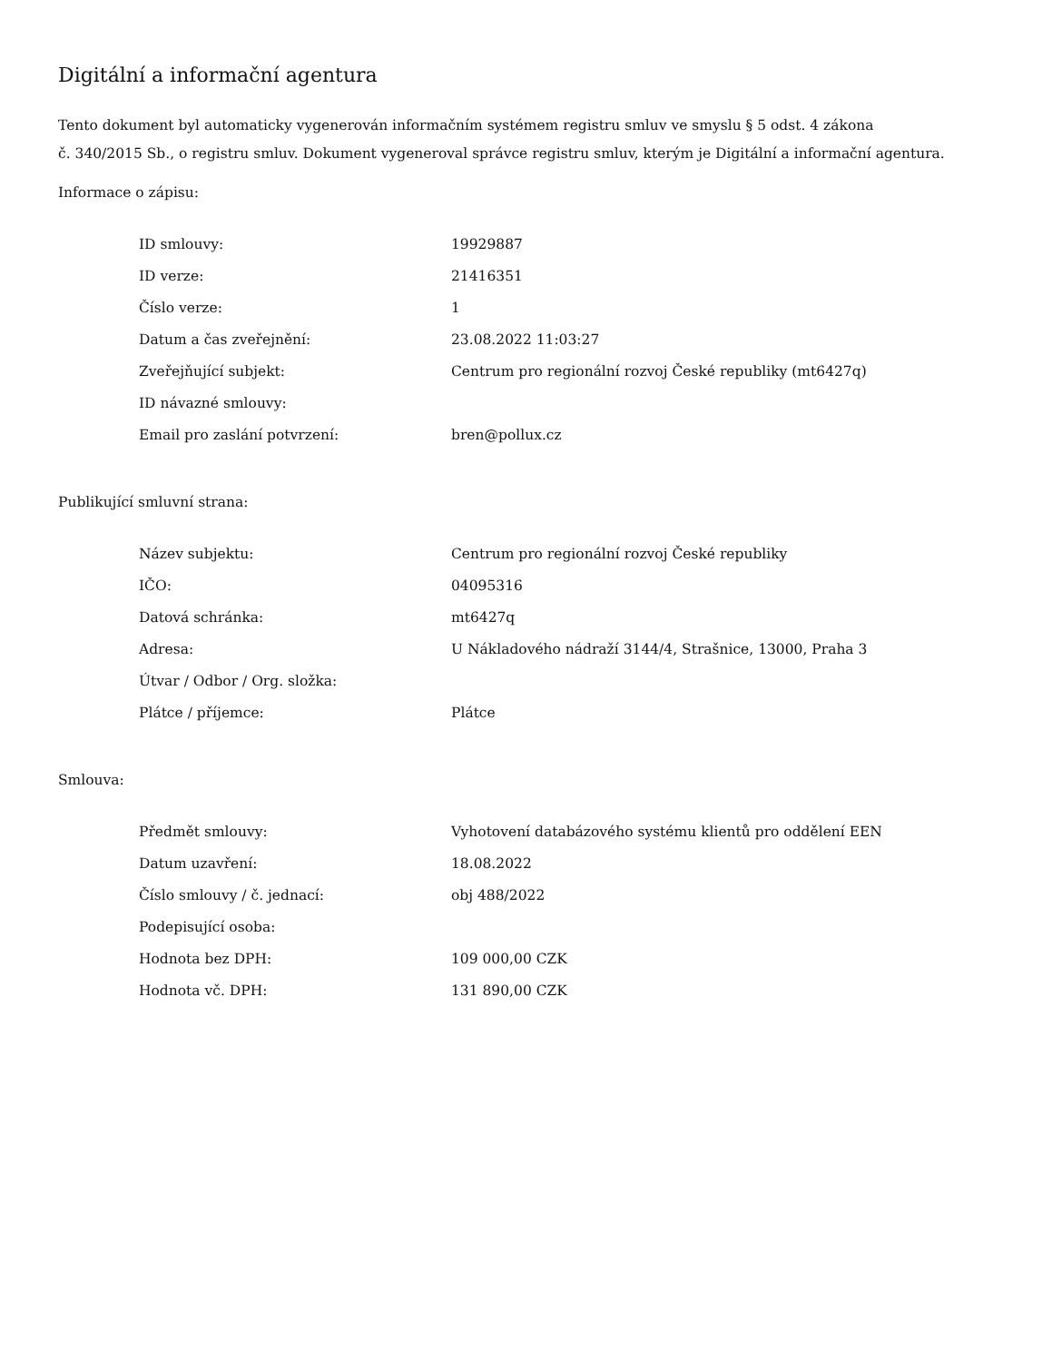Digitální a informační agentura
Tento dokument byl automaticky vygenerován informačním systémem registru smluv ve smyslu § 5 odst. 4 zákona
č. 340/2015 Sb., o registru smluv. Dokument vygeneroval správce registru smluv, kterým je Digitální a informační agentura.
Informace o zápisu:
| ID smlouvy: | 19929887 |
| ID verze: | 21416351 |
| Číslo verze: | 1 |
| Datum a čas zveřejnění: | 23.08.2022 11:03:27 |
| Zveřejňující subjekt: | Centrum pro regionální rozvoj České republiky (mt6427q) |
| ID návazné smlouvy: | |
| Email pro zaslání potvrzení: | bren@pollux.cz |
Publikující smluvní strana:
| Název subjektu: | Centrum pro regionální rozvoj České republiky |
| IČO: | 04095316 |
| Datová schránka: | mt6427q |
| Adresa: | U Nákladového nádraží 3144/4, Strašnice, 13000, Praha 3 |
| Útvar / Odbor / Org. složka: | |
| Plátce / příjemce: | Plátce |
Smlouva:
| Předmět smlouvy: | Vyhotovení databázového systému klientů pro oddělení EEN |
| Datum uzavření: | 18.08.2022 |
| Číslo smlouvy / č. jednací: | obj 488/2022 |
| Podepisující osoba: | |
| Hodnota bez DPH: | 109 000,00 CZK |
| Hodnota vč. DPH: | 131 890,00 CZK |